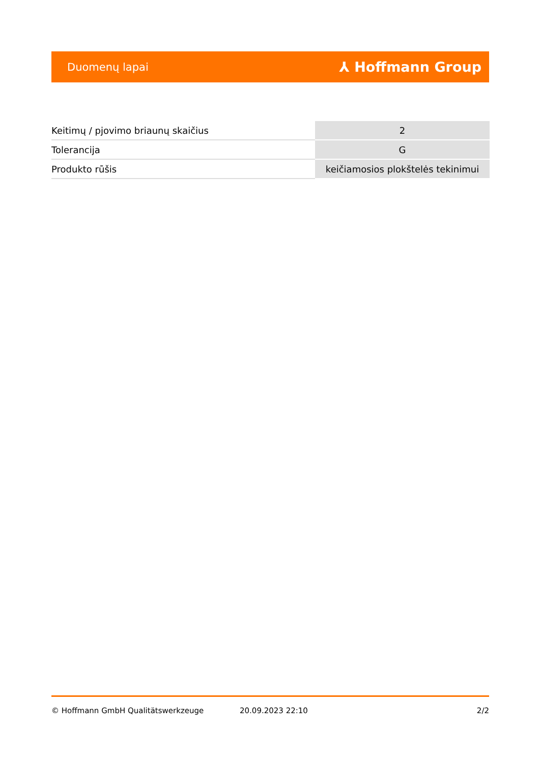Duomenų lapai ⅄ Hoffmann Group
| Keitimų / pjovimo briaunų skaičius | 2 |
| Tolerancija | G |
| Produkto rūšis | keičiamosios plokštelės tekinimui |
© Hoffmann GmbH Qualitätswerkzeuge 20.09.2023 22:10 2/2